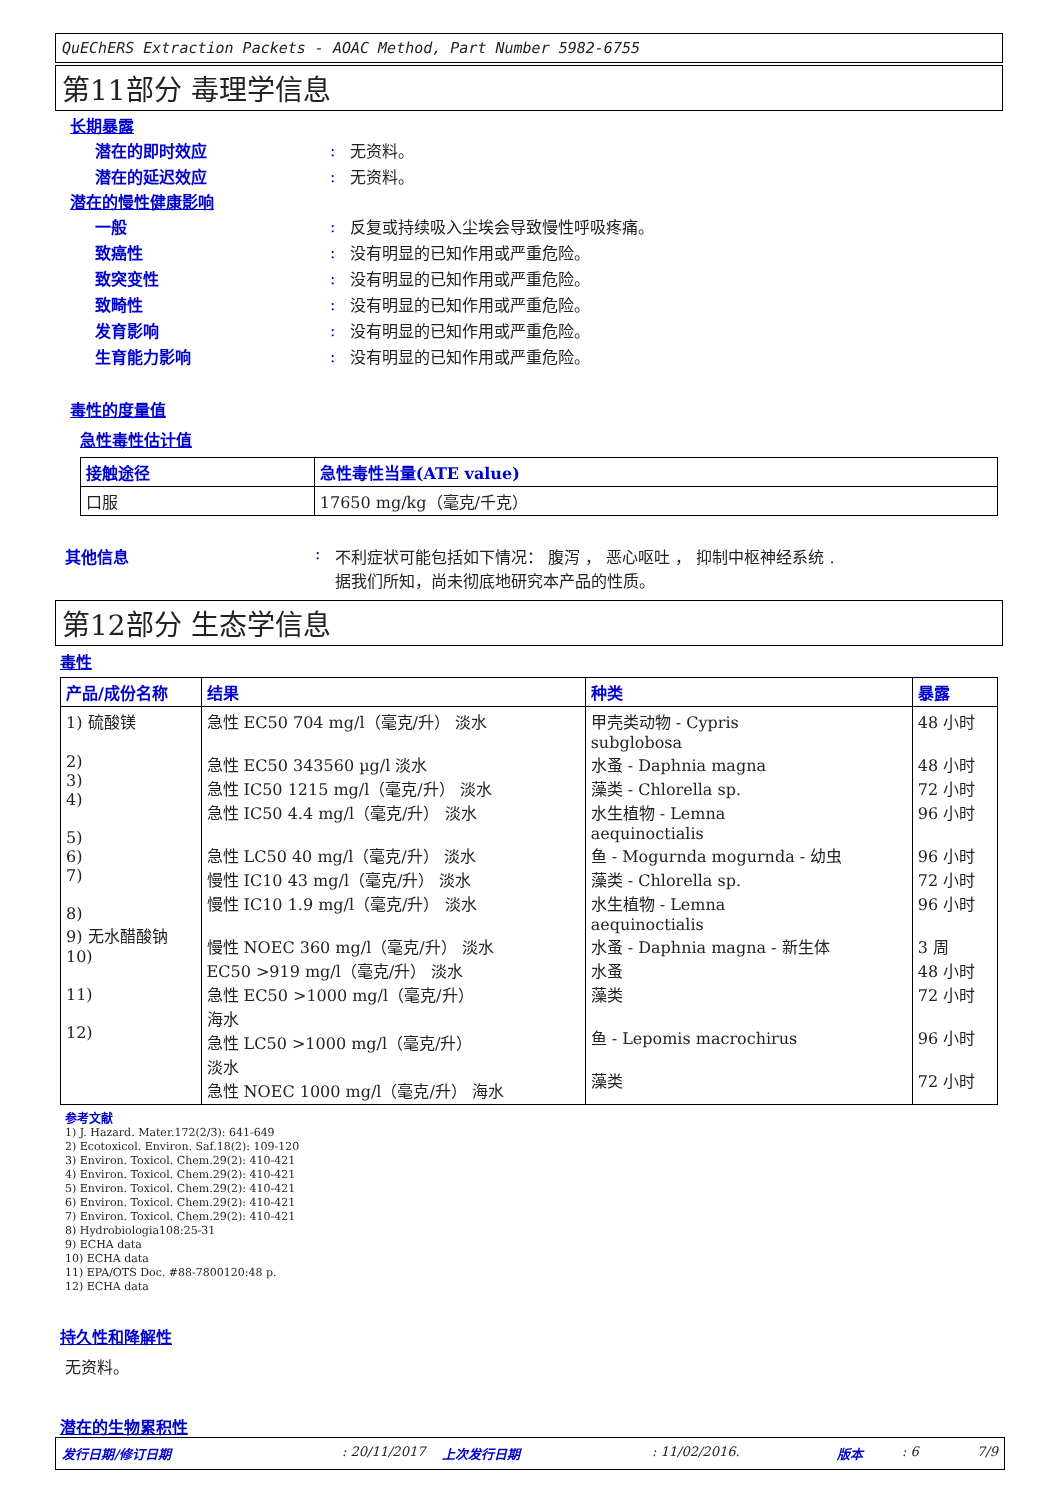QuEChERS Extraction Packets - AOAC Method, Part Number 5982-6755
第11部分 毒理学信息
长期暴露
潜在的即时效应: 无资料。
潜在的延迟效应: 无资料。
潜在的慢性健康影响
一般: 反复或持续吸入尘埃会导致慢性呼吸疼痛。
致癌性: 没有明显的已知作用或严重危险。
致突变性: 没有明显的已知作用或严重危险。
致畸性: 没有明显的已知作用或严重危险。
发育影响: 没有明显的已知作用或严重危险。
生育能力影响: 没有明显的已知作用或严重危险。
毒性的度量值
急性毒性估计值
| 接触途径 | 急性毒性当量(ATE value) |
| --- | --- |
| 口服 | 17650 mg/kg（毫克/千克） |
其他信息: 不利症状可能包括如下情况： 腹泻 ， 恶心呕吐 ， 抑制中枢神经系统 .
据我们所知，尚未彻底地研究本产品的性质。
第12部分 生态学信息
毒性
| 产品/成份名称 | 结果 | 种类 | 暴露 |
| --- | --- | --- | --- |
| 1) 硫酸镁 2) 3) 4) 5) 6) 7) 8) 9) 无水醋酸钠 10) 11) 12) | 急性 EC50 704 mg/l（毫克/升） 淡水 急性 EC50 343560 µg/l 淡水 急性 IC50 1215 mg/l（毫克/升） 淡水 急性 IC50 4.4 mg/l（毫克/升） 淡水 急性 LC50 40 mg/l（毫克/升） 淡水 慢性 IC10 43 mg/l（毫克/升） 淡水 慢性 IC10 1.9 mg/l（毫克/升） 淡水 慢性 NOEC 360 mg/l（毫克/升） 淡水 EC50 >919 mg/l（毫克/升） 淡水 急性 EC50 >1000 mg/l（毫克/升） 海水 急性 LC50 >1000 mg/l（毫克/升） 淡水 急性 NOEC 1000 mg/l（毫克/升） 海水 | 甲壳类动物 - Cypris subglobosa 水蚤 - Daphnia magna 藻类 - Chlorella sp. 水生植物 - Lemna aequinoctialis 鱼 - Mogurnda mogurnda - 幼虫 藻类 - Chlorella sp. 水生植物 - Lemna aequinoctialis 水蚤 - Daphnia magna - 新生体 水蚤 藻类 鱼 - Lepomis macrochirus 藻类 | 48 小时 48 小时 72 小时 96 小时 96 小时 72 小时 96 小时 3 周 48 小时 72 小时 96 小时 72 小时 |
参考文献
1) J. Hazard. Mater.172(2/3): 641-649
2) Ecotoxicol. Environ. Saf.18(2): 109-120
3) Environ. Toxicol. Chem.29(2): 410-421
4) Environ. Toxicol. Chem.29(2): 410-421
5) Environ. Toxicol. Chem.29(2): 410-421
6) Environ. Toxicol. Chem.29(2): 410-421
7) Environ. Toxicol. Chem.29(2): 410-421
8) Hydrobiologia108:25-31
9) ECHA data
10) ECHA data
11) EPA/OTS Doc. #88-7800120:48 p.
12) ECHA data
持久性和降解性
无资料。
潜在的生物累积性
发行日期/修订日期: 20/11/2017 上次发行日期: 11/02/2016. 版本: 6 7/9